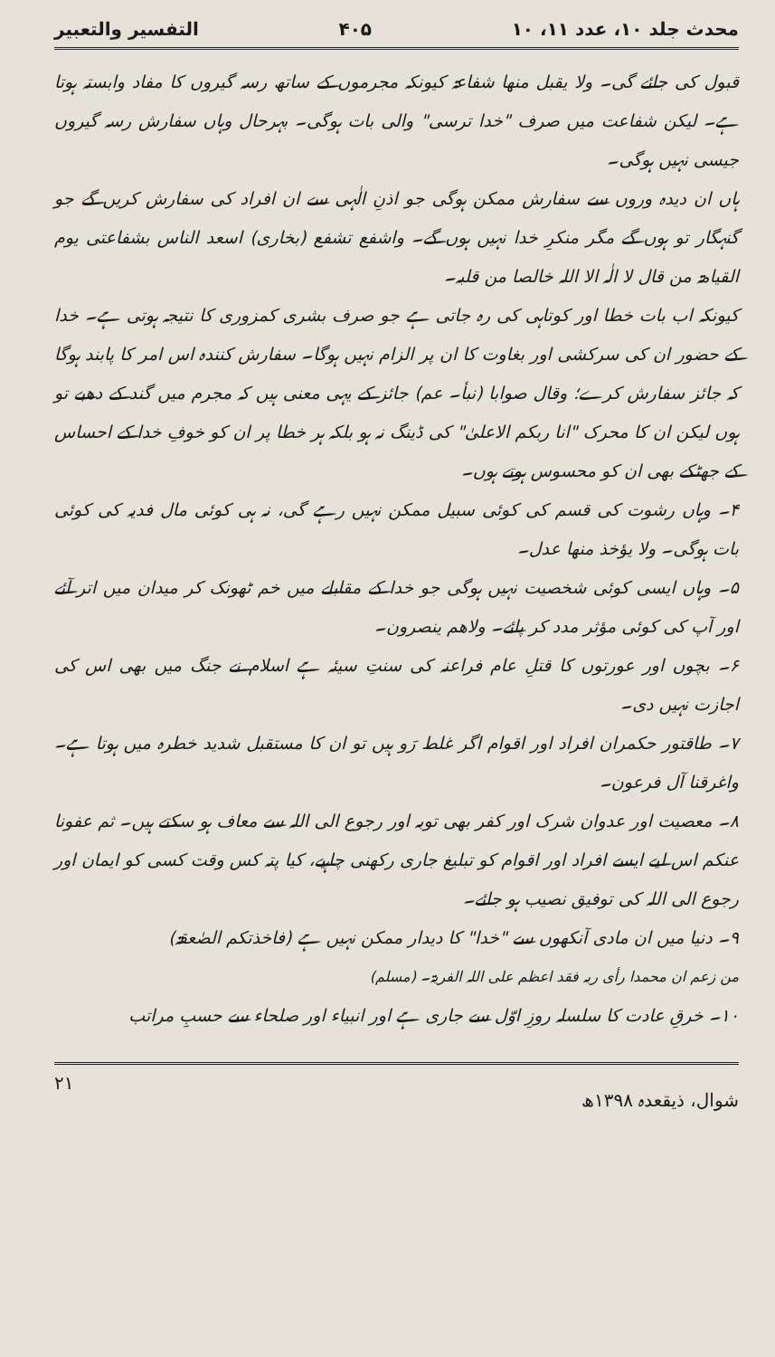محدث جلد ۱۰، عدد ۱۱، ۱۰ ۴۰۵ التفسیر والتعبیر
قبول کی جائے گی۔ ولا یقبل منھا شفاعۃ کیونکہ مجرموں کے ساتھ رسہ گیروں کا مفاد وابستہ ہوتا ہے۔ لیکن شفاعت میں صرف "خدا ترسی" والی بات ہوگی۔ بہرحال وہاں سفارش رسہ گیروں جیسی نہیں ہوگی۔
ہاں ان دیدہ وروں سے سفارش ممکن ہوگی جو اذنِ الٰہی سے ان افراد کی سفارش کریں گے جو گنہگار تو ہوں گے مگر منکرِ خدا نہیں ہوں گے۔ واشفع تشفع (بخاری) اسعد الناس بشفاعتی یوم القیامۃ من قال لا الٰہ الا اللہ خالصا من قلبہ۔
کیونکہ اب بات خطا اور کوتاہی کی رہ جاتی ہے جو صرف بشری کمزوری کا نتیجہ ہوتی ہے۔ خدا کے حضور ان کی سرکشی اور بغاوت کا ان پر الزام نہیں ہوگا۔ سفارش کنندہ اس امر کا پابند ہوگا کہ جائز سفارش کرے؛ وقال صوابا (نبأ۔ عم) جائز کے یہی معنی ہیں کہ مجرم میں گند کے دھبے تو ہوں لیکن ان کا محرک "انا ربکم الاعلیٰ" کی ڈینگ نہ ہو بلکہ ہر خطا پر ان کو خوفِ خدا کے احساس کے جھٹکے بھی ان کو محسوس ہوتے ہوں۔
۴۔ وہاں رشوت کی قسم کی کوئی سبیل ممکن نہیں رہے گی، نہ ہی کوئی مال فدیہ کی کوئی بات ہوگی۔ ولا یؤخذ منھا عدل۔
۵۔ وہاں ایسی کوئی شخصیت نہیں ہوگی جو خدا کے مقابلے میں خم ٹھونک کر میدان میں اتر آئے اور آپ کی کوئی مؤثر مدد کر پائے۔ ولاھم ینصرون۔
۶۔ بچوں اور عورتوں کا قتلِ عام فراعنہ کی سنتِ سیئہ ہے اسلام نے جنگ میں بھی اس کی اجازت نہیں دی۔
۷۔ طاقتور حکمران افراد اور اقوام اگر غلط رَو ہیں تو ان کا مستقبل شدید خطرہ میں ہوتا ہے۔ واغرقنا آل فرعون۔
۸۔ معصیت اور عدوان شرک اور کفر بھی توبہ اور رجوع الی اللہ سے معاف ہو سکتے ہیں۔ ثم عفونا عنکم اس لیے ایسے افراد اور اقوام کو تبلیغ جاری رکھنی چاہیے، کیا پتہ کس وقت کسی کو ایمان اور رجوع الی اللہ کی توفیق نصیب ہو جائے۔
۹۔ دنیا میں ان مادی آنکھوں سے "خدا" کا دیدار ممکن نہیں ہے (فاخذتکم الصٰعقۃ)
من زعم ان محمدا رأی ربہ فقد اعظم علی اللہ الفریۃ۔ (مسلم)
۱۰۔ خرقِ عادت کا سلسلہ روزِ اوّل سے جاری ہے اور انبیاء اور صلحاء سے حسبِ مراتب
شوال، ذیقعدہ ۱۳۹۸ھ ۲۱